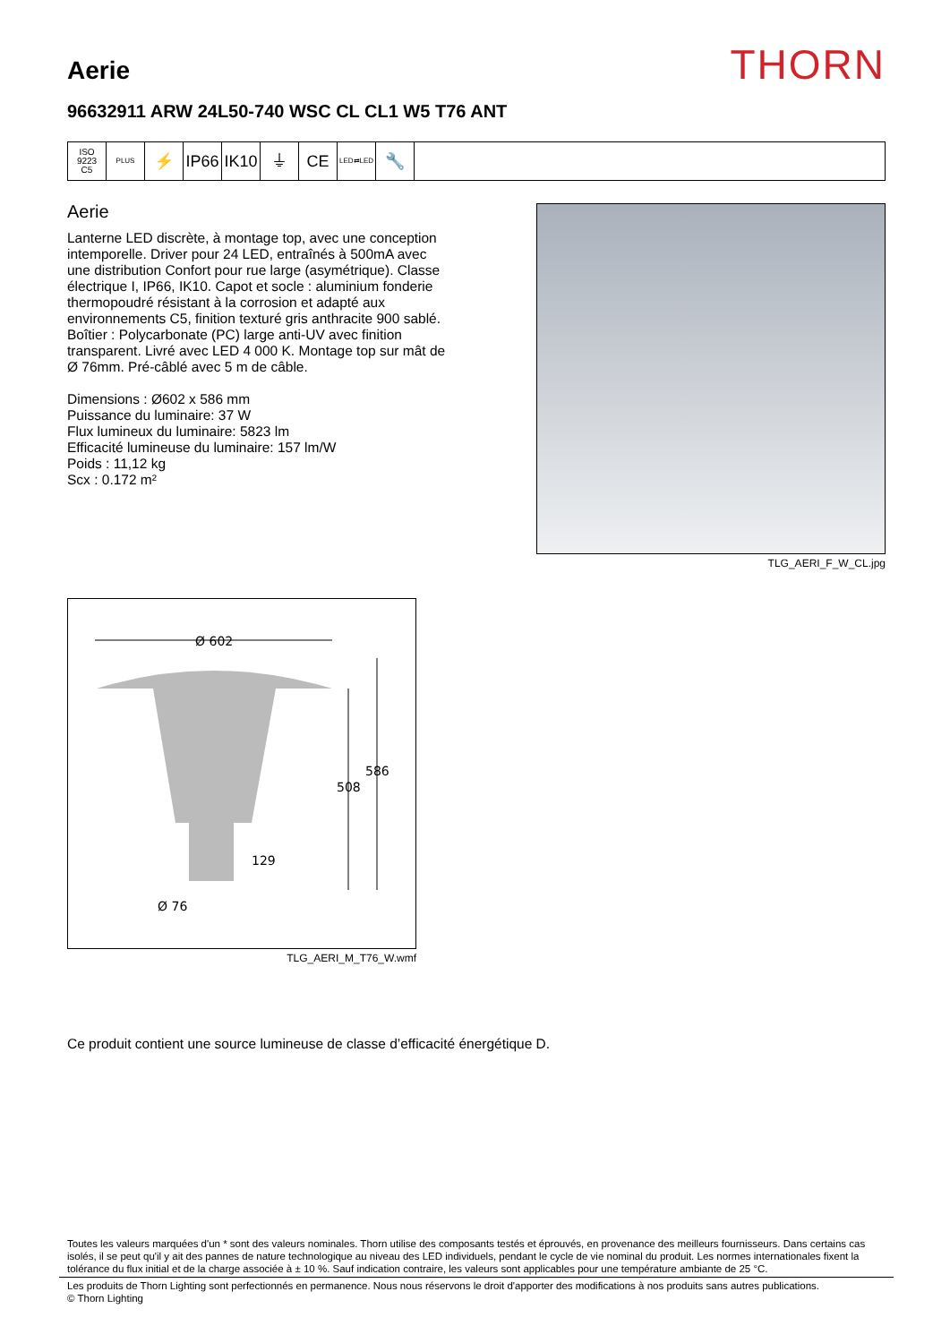Aerie
THORN
96632911 ARW 24L50-740 WSC CL CL1 W5 T76 ANT
ISO 9223
C5
PLUS
⚡ IP66
IK10
⏚ CE
LED⇄LED
🔧
Aerie
Lanterne LED discrète, à montage top, avec une conception intemporelle. Driver pour 24 LED, entraînés à 500mA avec une distribution Confort pour rue large (asymétrique). Classe électrique I, IP66, IK10. Capot et socle : aluminium fonderie thermopoudré résistant à la corrosion et adapté aux environnements C5, finition texturé gris anthracite 900 sablé. Boîtier : Polycarbonate (PC) large anti-UV avec finition transparent. Livré avec LED 4 000 K. Montage top sur mât de Ø 76mm. Pré-câblé avec 5 m de câble.
Dimensions : Ø602 x 586 mm
Puissance du luminaire: 37 W
Flux lumineux du luminaire: 5823 lm
Efficacité lumineuse du luminaire: 157 lm/W
Poids : 11,12 kg
Scx : 0.172 m²
TLG_AERI_F_W_CL.jpg
Ø 602
508
586
129
Ø 76
TLG_AERI_M_T76_W.wmf
Ce produit contient une source lumineuse de classe d’efficacité énergétique D.
Toutes les valeurs marquées d'un * sont des valeurs nominales. Thorn utilise des composants testés et éprouvés, en provenance des meilleurs fournisseurs. Dans certains cas isolés, il se peut qu'il y ait des pannes de nature technologique au niveau des LED individuels, pendant le cycle de vie nominal du produit. Les normes internationales fixent la tolérance du flux initial et de la charge associée à ± 10 %. Sauf indication contraire, les valeurs sont applicables pour une température ambiante de 25 °C.
Les produits de Thorn Lighting sont perfectionnés en permanence. Nous nous réservons le droit d'apporter des modifications à nos produits sans autres publications.
© Thorn Lighting